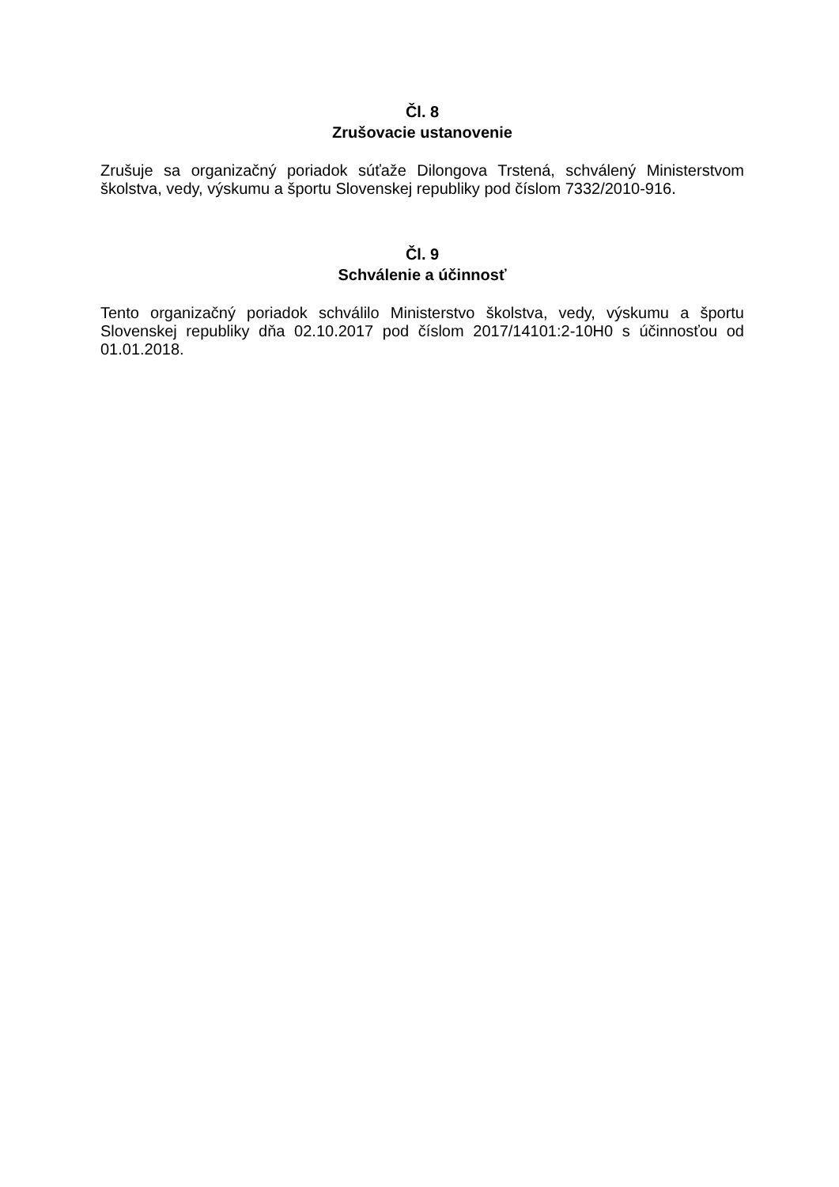Čl. 8
Zrušovacie ustanovenie
Zrušuje sa organizačný poriadok súťaže Dilongova Trstená, schválený Ministerstvom školstva, vedy, výskumu a športu Slovenskej republiky pod číslom 7332/2010-916.
Čl. 9
Schválenie a účinnosť
Tento organizačný poriadok schválilo Ministerstvo školstva, vedy, výskumu a športu Slovenskej republiky dňa 02.10.2017 pod číslom 2017/14101:2-10H0 s účinnosťou od 01.01.2018.